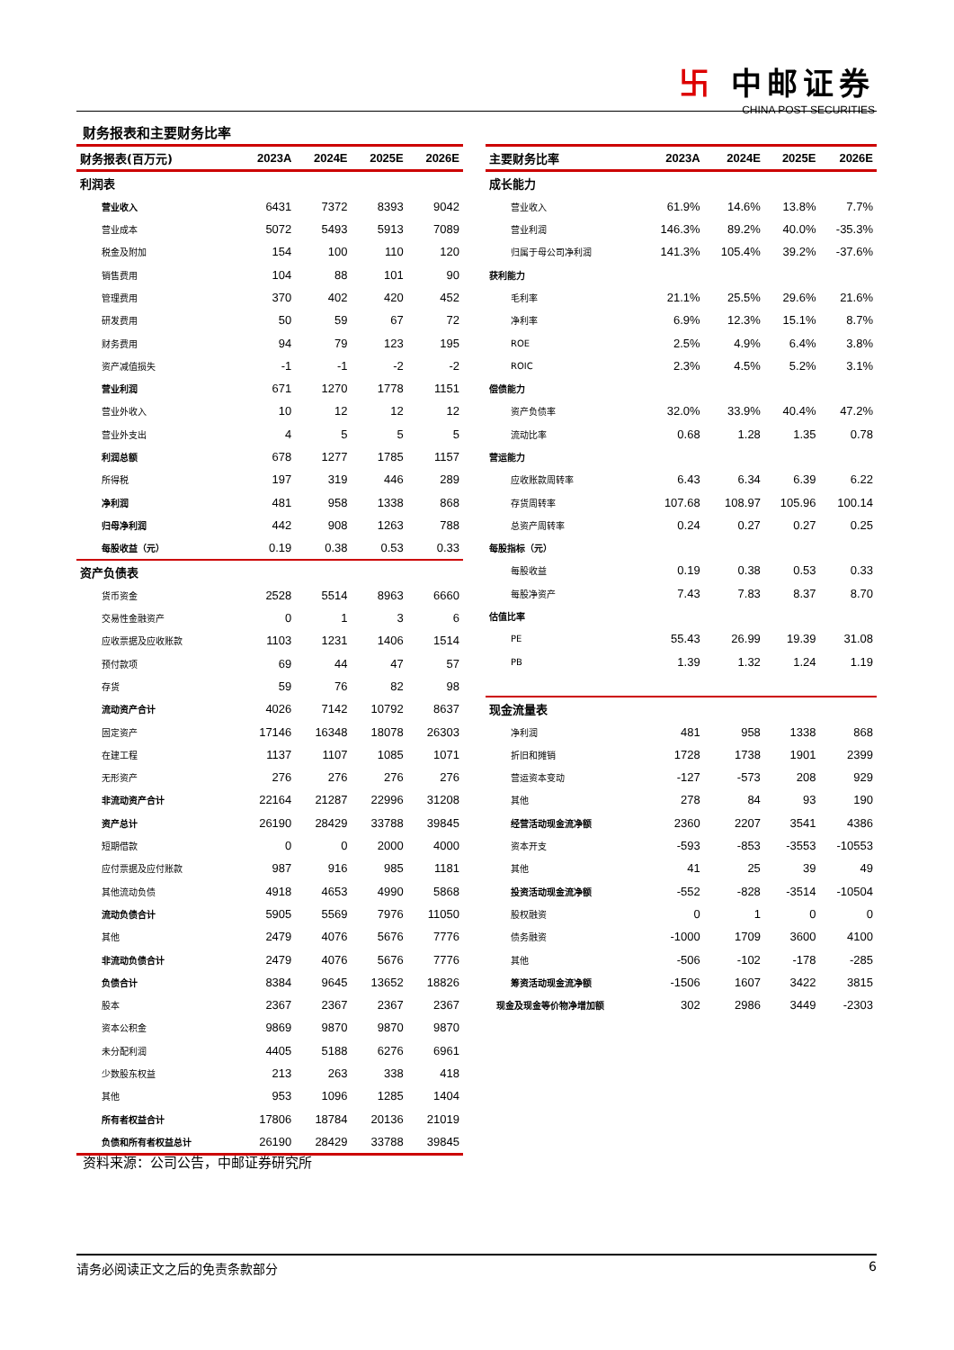卐 中邮证券
CHINA POST SECURITIES
财务报表和主要财务比率
| 财务报表(百万元) | 2023A | 2024E | 2025E | 2026E |
| --- | --- | --- | --- | --- |
| 利润表 | | | | |
| 营业收入 | 6431 | 7372 | 8393 | 9042 |
| 营业成本 | 5072 | 5493 | 5913 | 7089 |
| 税金及附加 | 154 | 100 | 110 | 120 |
| 销售费用 | 104 | 88 | 101 | 90 |
| 管理费用 | 370 | 402 | 420 | 452 |
| 研发费用 | 50 | 59 | 67 | 72 |
| 财务费用 | 94 | 79 | 123 | 195 |
| 资产减值损失 | -1 | -1 | -2 | -2 |
| 营业利润 | 671 | 1270 | 1778 | 1151 |
| 营业外收入 | 10 | 12 | 12 | 12 |
| 营业外支出 | 4 | 5 | 5 | 5 |
| 利润总额 | 678 | 1277 | 1785 | 1157 |
| 所得税 | 197 | 319 | 446 | 289 |
| 净利润 | 481 | 958 | 1338 | 868 |
| 归母净利润 | 442 | 908 | 1263 | 788 |
| 每股收益（元） | 0.19 | 0.38 | 0.53 | 0.33 |
| 资产负债表 | | | | |
| 货币资金 | 2528 | 5514 | 8963 | 6660 |
| 交易性金融资产 | 0 | 1 | 3 | 6 |
| 应收票据及应收账款 | 1103 | 1231 | 1406 | 1514 |
| 预付款项 | 69 | 44 | 47 | 57 |
| 存货 | 59 | 76 | 82 | 98 |
| 流动资产合计 | 4026 | 7142 | 10792 | 8637 |
| 固定资产 | 17146 | 16348 | 18078 | 26303 |
| 在建工程 | 1137 | 1107 | 1085 | 1071 |
| 无形资产 | 276 | 276 | 276 | 276 |
| 非流动资产合计 | 22164 | 21287 | 22996 | 31208 |
| 资产总计 | 26190 | 28429 | 33788 | 39845 |
| 短期借款 | 0 | 0 | 2000 | 4000 |
| 应付票据及应付账款 | 987 | 916 | 985 | 1181 |
| 其他流动负债 | 4918 | 4653 | 4990 | 5868 |
| 流动负债合计 | 5905 | 5569 | 7976 | 11050 |
| 其他 | 2479 | 4076 | 5676 | 7776 |
| 非流动负债合计 | 2479 | 4076 | 5676 | 7776 |
| 负债合计 | 8384 | 9645 | 13652 | 18826 |
| 股本 | 2367 | 2367 | 2367 | 2367 |
| 资本公积金 | 9869 | 9870 | 9870 | 9870 |
| 未分配利润 | 4405 | 5188 | 6276 | 6961 |
| 少数股东权益 | 213 | 263 | 338 | 418 |
| 其他 | 953 | 1096 | 1285 | 1404 |
| 所有者权益合计 | 17806 | 18784 | 20136 | 21019 |
| 负债和所有者权益总计 | 26190 | 28429 | 33788 | 39845 |
| 主要财务比率 | 2023A | 2024E | 2025E | 2026E |
| --- | --- | --- | --- | --- |
| 成长能力 | | | | |
| 营业收入 | 61.9% | 14.6% | 13.8% | 7.7% |
| 营业利润 | 146.3% | 89.2% | 40.0% | -35.3% |
| 归属于母公司净利润 | 141.3% | 105.4% | 39.2% | -37.6% |
| 获利能力 | | | | |
| 毛利率 | 21.1% | 25.5% | 29.6% | 21.6% |
| 净利率 | 6.9% | 12.3% | 15.1% | 8.7% |
| ROE | 2.5% | 4.9% | 6.4% | 3.8% |
| ROIC | 2.3% | 4.5% | 5.2% | 3.1% |
| 偿债能力 | | | | |
| 资产负债率 | 32.0% | 33.9% | 40.4% | 47.2% |
| 流动比率 | 0.68 | 1.28 | 1.35 | 0.78 |
| 营运能力 | | | | |
| 应收账款周转率 | 6.43 | 6.34 | 6.39 | 6.22 |
| 存货周转率 | 107.68 | 108.97 | 105.96 | 100.14 |
| 总资产周转率 | 0.24 | 0.27 | 0.27 | 0.25 |
| 每股指标（元） | | | | |
| 每股收益 | 0.19 | 0.38 | 0.53 | 0.33 |
| 每股净资产 | 7.43 | 7.83 | 8.37 | 8.70 |
| 估值比率 | | | | |
| PE | 55.43 | 26.99 | 19.39 | 31.08 |
| PB | 1.39 | 1.32 | 1.24 | 1.19 |
| 现金流量表 | | | | |
| 净利润 | 481 | 958 | 1338 | 868 |
| 折旧和摊销 | 1728 | 1738 | 1901 | 2399 |
| 营运资本变动 | -127 | -573 | 208 | 929 |
| 其他 | 278 | 84 | 93 | 190 |
| 经营活动现金流净额 | 2360 | 2207 | 3541 | 4386 |
| 资本开支 | -593 | -853 | -3553 | -10553 |
| 其他 | 41 | 25 | 39 | 49 |
| 投资活动现金流净额 | -552 | -828 | -3514 | -10504 |
| 股权融资 | 0 | 1 | 0 | 0 |
| 债务融资 | -1000 | 1709 | 3600 | 4100 |
| 其他 | -506 | -102 | -178 | -285 |
| 筹资活动现金流净额 | -1506 | 1607 | 3422 | 3815 |
| 现金及现金等价物净增加额 | 302 | 2986 | 3449 | -2303 |
资料来源：公司公告，中邮证券研究所
请务必阅读正文之后的免责条款部分 6